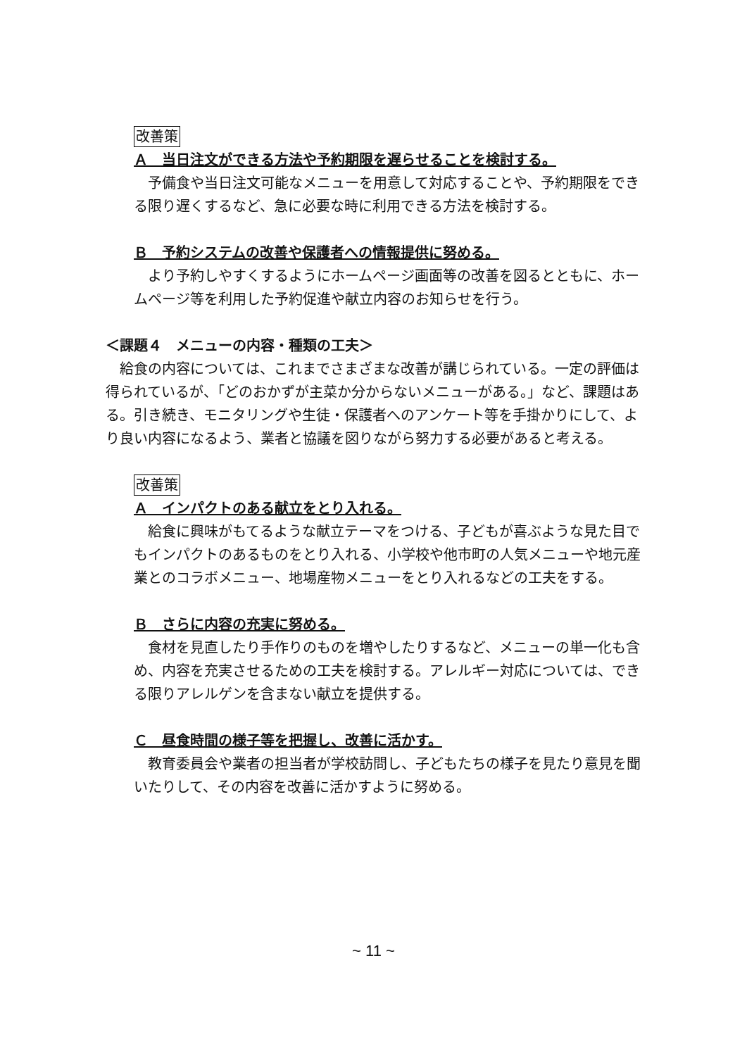改善策
Ａ　当日注文ができる方法や予約期限を遅らせることを検討する。
予備食や当日注文可能なメニューを用意して対応することや、予約期限をできる限り遅くするなど、急に必要な時に利用できる方法を検討する。
Ｂ　予約システムの改善や保護者への情報提供に努める。
より予約しやすくするようにホームページ画面等の改善を図るとともに、ホームページ等を利用した予約促進や献立内容のお知らせを行う。
＜課題４　メニューの内容・種類の工夫＞
給食の内容については、これまでさまざまな改善が講じられている。一定の評価は得られているが、「どのおかずが主菜か分からないメニューがある。」など、課題はある。引き続き、モニタリングや生徒・保護者へのアンケート等を手掛かりにして、より良い内容になるよう、業者と協議を図りながら努力する必要があると考える。
改善策
Ａ　インパクトのある献立をとり入れる。
給食に興味がもてるような献立テーマをつける、子どもが喜ぶような見た目でもインパクトのあるものをとり入れる、小学校や他市町の人気メニューや地元産業とのコラボメニュー、地場産物メニューをとり入れるなどの工夫をする。
Ｂ　さらに内容の充実に努める。
食材を見直したり手作りのものを増やしたりするなど、メニューの単一化も含め、内容を充実させるための工夫を検討する。アレルギー対応については、できる限りアレルゲンを含まない献立を提供する。
Ｃ　昼食時間の様子等を把握し、改善に活かす。
教育委員会や業者の担当者が学校訪問し、子どもたちの様子を見たり意見を聞いたりして、その内容を改善に活かすように努める。
~ 11 ~